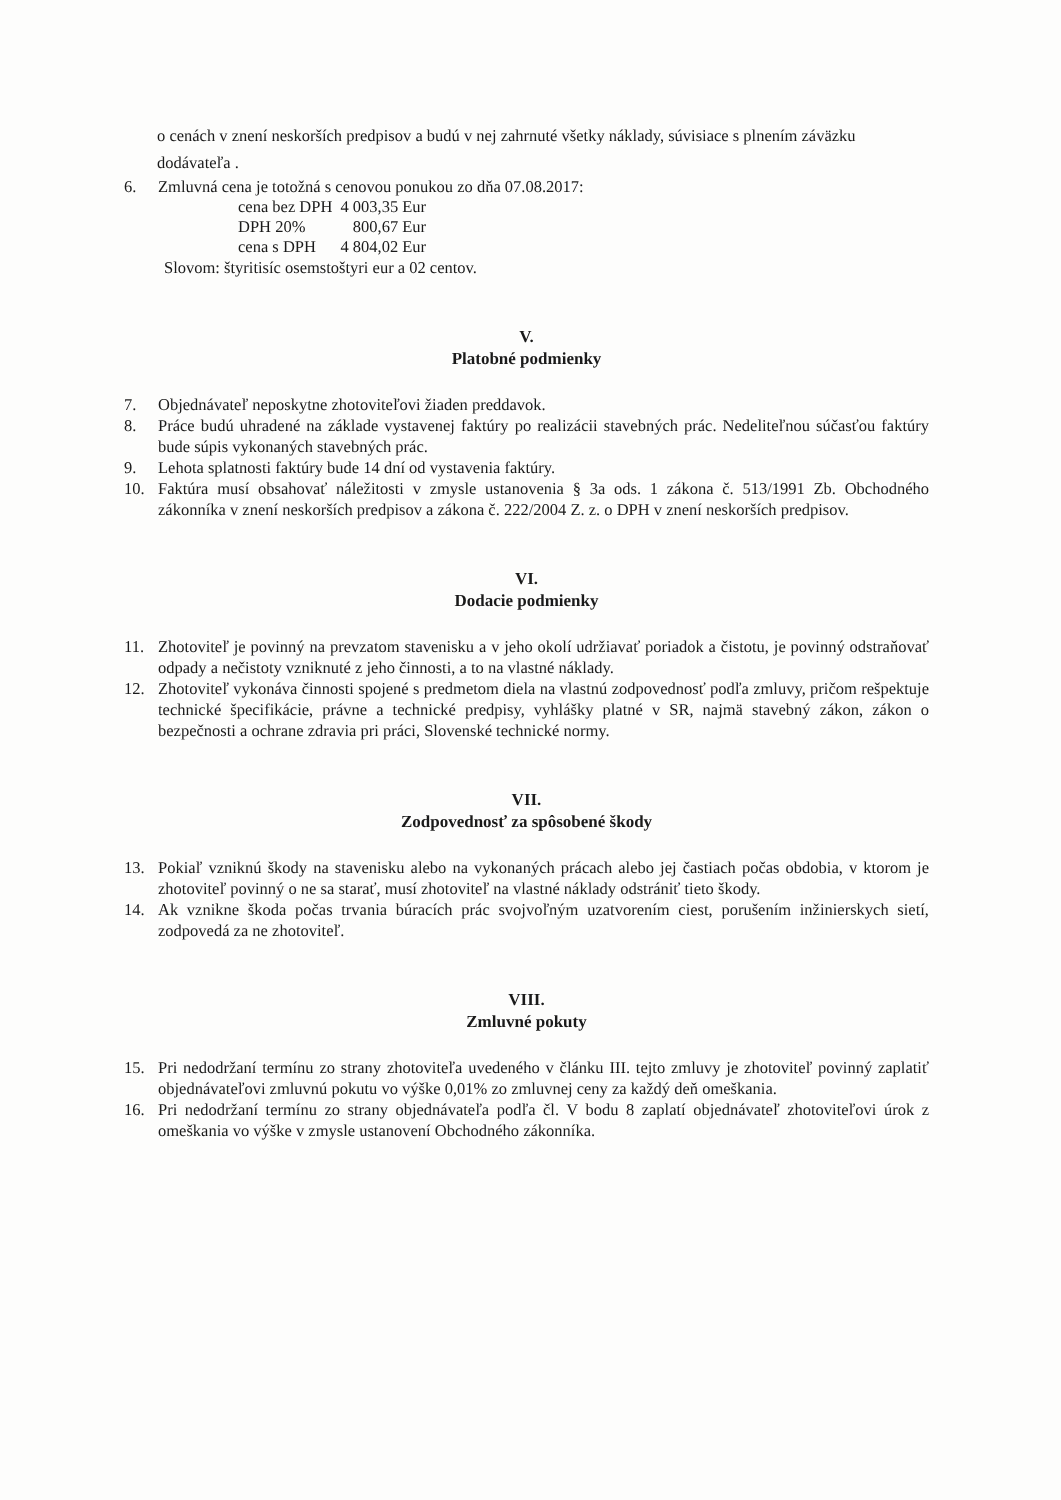o cenách v znení neskorších predpisov a budú v nej zahrnuté všetky náklady, súvisiace s plnením záväzku dodávateľa .
6. Zmluvná cena je totožná s cenovou ponukou zo dňa 07.08.2017:
| cena bez DPH | 4 003,35 Eur |
| DPH 20% | 800,67 Eur |
| cena s DPH | 4 804,02 Eur |
Slovom: štyritisíc osemstoštyri eur a 02 centov.
V.
Platobné podmienky
7. Objednávateľ neposkytne zhotoviteľovi žiaden preddavok.
8. Práce budú uhradené na základe vystavenej faktúry po realizácii stavebných prác. Nedeliteľnou súčasťou faktúry bude súpis vykonaných stavebných prác.
9. Lehota splatnosti faktúry bude 14 dní od vystavenia faktúry.
10. Faktúra musí obsahovať náležitosti v zmysle ustanovenia § 3a ods. 1 zákona č. 513/1991 Zb. Obchodného zákonníka v znení neskorších predpisov a zákona č. 222/2004 Z. z. o DPH v znení neskorších predpisov.
VI.
Dodacie podmienky
11. Zhotoviteľ je povinný na prevzatom stavenisku a v jeho okolí udržiavať poriadok a čistotu, je povinný odstraňovať odpady a nečistoty vzniknuté z jeho činnosti, a to na vlastné náklady.
12. Zhotoviteľ vykonáva činnosti spojené s predmetom diela na vlastnú zodpovednosť podľa zmluvy, pričom rešpektuje technické špecifikácie, právne a technické predpisy, vyhlášky platné v SR, najmä stavebný zákon, zákon o bezpečnosti a ochrane zdravia pri práci, Slovenské technické normy.
VII.
Zodpovednosť za spôsobené škody
13. Pokiaľ vzniknú škody na stavenisku alebo na vykonaných prácach alebo jej častiach počas obdobia, v ktorom je zhotoviteľ povinný o ne sa starať, musí zhotoviteľ na vlastné náklady odstrániť tieto škody.
14. Ak vznikne škoda počas trvania búracích prác svojvoľným uzatvorením ciest, porušením inžinierskych sietí, zodpovedá za ne zhotoviteľ.
VIII.
Zmluvné pokuty
15. Pri nedodržaní termínu zo strany zhotoviteľa uvedeného v článku III. tejto zmluvy je zhotoviteľ povinný zaplatiť objednávateľovi zmluvnú pokutu vo výške 0,01% zo zmluvnej ceny za každý deň omeškania.
16. Pri nedodržaní termínu zo strany objednávateľa podľa čl. V bodu 8 zaplatí objednávateľ zhotoviteľovi úrok z omeškania vo výške v zmysle ustanovení Obchodného zákonníka.